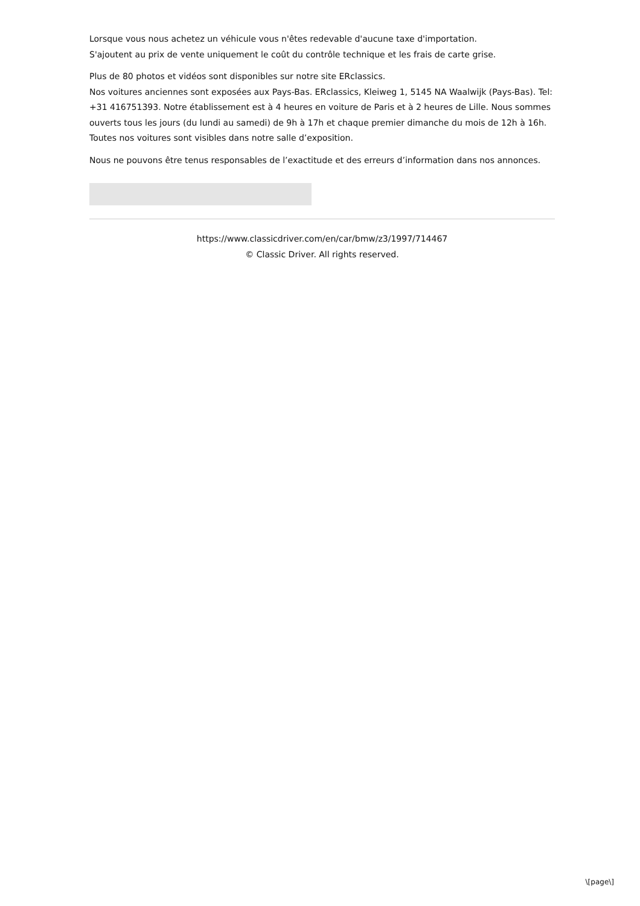Lorsque vous nous achetez un véhicule vous n'êtes redevable d'aucune taxe d'importation.
S'ajoutent au prix de vente uniquement le coût du contrôle technique et les frais de carte grise.
Plus de 80 photos et vidéos sont disponibles sur notre site ERclassics.
Nos voitures anciennes sont exposées aux Pays-Bas. ERclassics, Kleiweg 1, 5145 NA Waalwijk (Pays-Bas). Tel: +31 416751393. Notre établissement est à 4 heures en voiture de Paris et à 2 heures de Lille. Nous sommes ouverts tous les jours (du lundi au samedi) de 9h à 17h et chaque premier dimanche du mois de 12h à 16h. Toutes nos voitures sont visibles dans notre salle d’exposition.
Nous ne pouvons être tenus responsables de l’exactitude et des erreurs d’information dans nos annonces.
https://www.classicdriver.com/en/car/bmw/z3/1997/714467
© Classic Driver. All rights reserved.
\[page\]